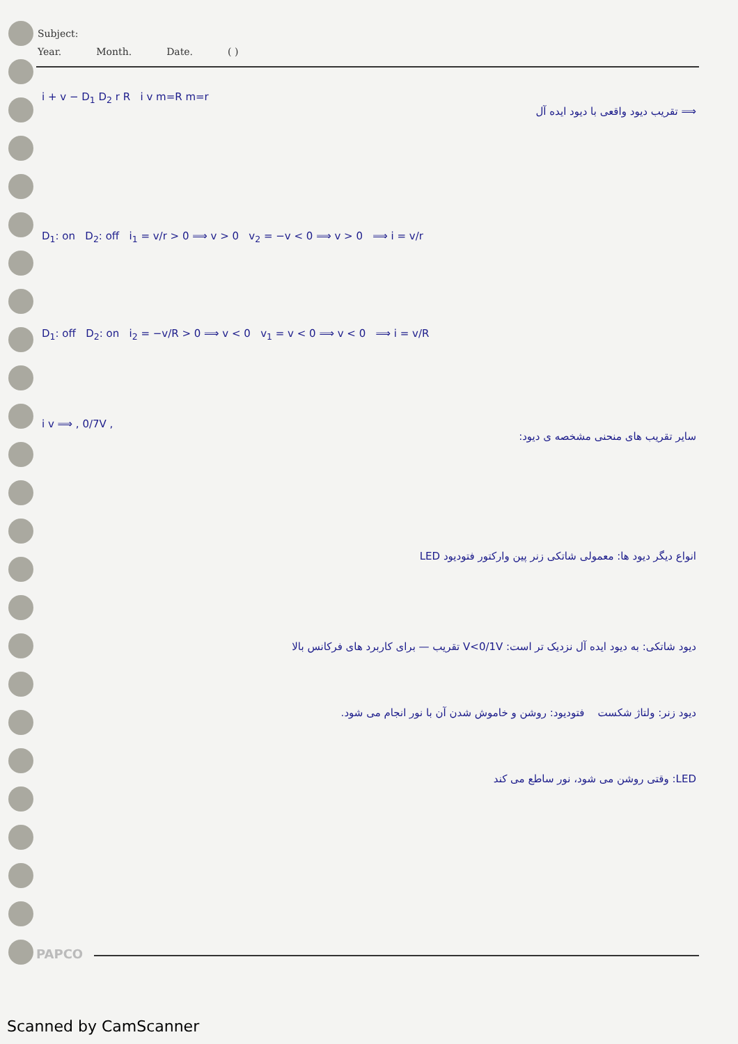Subject:
Year. Month. Date. ( )
i + v − D<sub>1</sub> D<sub>2</sub> r R i v m=R m=r
⟹ تقریب دیود واقعی با دیود ایده آل
D<sub>1</sub>: on D<sub>2</sub>: off i<sub>1</sub> = v/r > 0 ⟹ v > 0 v<sub>2</sub> = −v < 0 ⟹ v > 0 ⟹ i = v/r
D<sub>1</sub>: off D<sub>2</sub>: on i<sub>2</sub> = −v/R > 0 ⟹ v < 0 v<sub>1</sub> = v < 0 ⟹ v < 0 ⟹ i = v/R
i v ⟹ , 0/7V ,
سایر تقریب های منحنی مشخصه ی دیود:
انواع دیگر دیود ها: معمولی شاتکی زنر پین وارکتور فتودیود LED
دیود شاتکی: به دیود ایده آل نزدیک تر است: V<0/1V تقریب — برای کاربرد های فرکانس بالا
دیود زنر: ولتاژ شکست فتودیود: روشن و خاموش شدن آن با نور انجام می شود.
LED: وقتی روشن می شود، نور ساطع می کند
PAPCO
Scanned by CamScanner